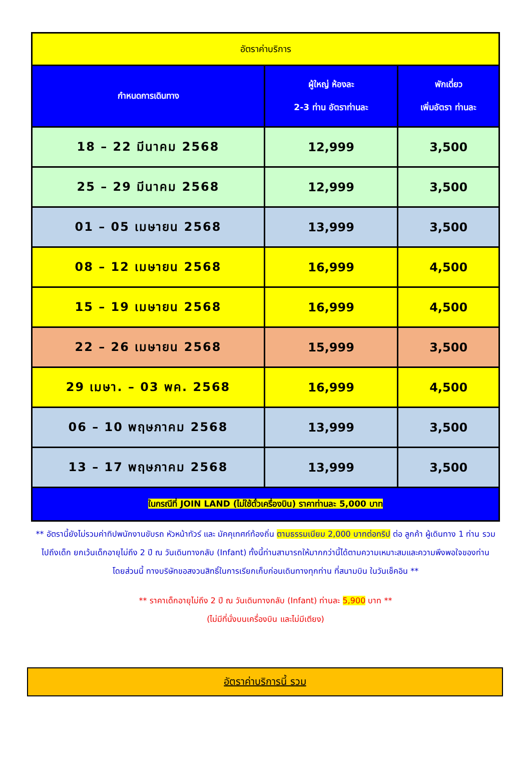| อัตราค่าบริการ | | |
| --- | --- | --- |
| กำหนดการเดินทาง | ผู้ใหญ่ ห้องละ 2-3 ท่าน อัตราท่านละ | พักเดี่ยว เพิ่มอัตรา ท่านละ |
| 18 – 22 มีนาคม 2568 | 12,999 | 3,500 |
| 25 – 29 มีนาคม 2568 | 12,999 | 3,500 |
| 01 – 05 เมษายน 2568 | 13,999 | 3,500 |
| 08 – 12 เมษายน 2568 | 16,999 | 4,500 |
| 15 – 19 เมษายน 2568 | 16,999 | 4,500 |
| 22 – 26 เมษายน 2568 | 15,999 | 3,500 |
| 29 เมษา. – 03 พค. 2568 | 16,999 | 4,500 |
| 06 – 10 พฤษภาคม 2568 | 13,999 | 3,500 |
| 13 – 17 พฤษภาคม 2568 | 13,999 | 3,500 |
| ในกรณีที่ JOIN LAND (ไม่ใช้ตั๋วเครื่องบิน) ราคาท่านละ 5,000 บาท | | |
** อัตรานี้ยังไม่รวมค่าทิปพนักงานขับรถ หัวหน้าทัวร์ และ มัคคุเทศก์ท้องถิ่น ตามธรรมเนียม 2,000 บาทต่อทริป ต่อ ลูกค้า ผู้เดินทาง 1 ท่าน รวมไปถึงเด็ก ยกเว้นเด็กอายุไม่ถึง 2 ปี ณ วันเดินทางกลับ (Infant) ทั้งนี้ท่านสามารถให้มากกว่านี้ได้ตามความเหมาะสมและความพึงพอใจของท่าน โดยส่วนนี้ ทางบริษัทขอสงวนสิทธิ์ในการเรียกเก็บก่อนเดินทางทุกท่าน ที่สนามบิน ในวันเช็คอิน **
** ราคาเด็กอายุไม่ถึง 2 ปี ณ วันเดินทางกลับ (Infant) ท่านละ 5,900 บาท **
(ไม่มีที่นั่งบนเครื่องบิน และไม่มีเตียง)
อัตราค่าบริการนี้ รวม